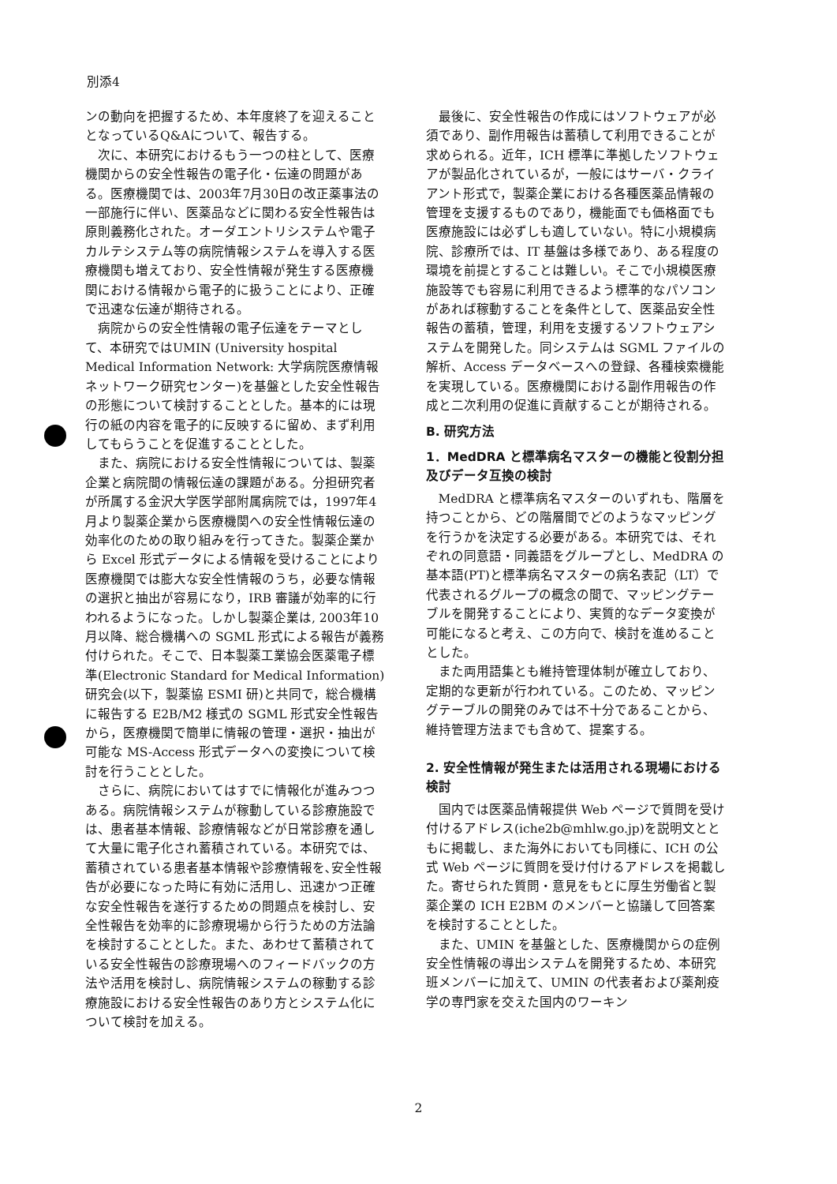別添4
ンの動向を把握するため、本年度終了を迎えることとなっているQ&Aについて、報告する。
次に、本研究におけるもう一つの柱として、医療機関からの安全性報告の電子化・伝達の問題がある。医療機関では、2003年7月30日の改正薬事法の一部施行に伴い、医薬品などに関わる安全性報告は原則義務化された。オーダエントリシステムや電子カルテシステム等の病院情報システムを導入する医療機関も増えており、安全性情報が発生する医療機関における情報から電子的に扱うことにより、正確で迅速な伝達が期待される。
病院からの安全性情報の電子伝達をテーマとして、本研究ではUMIN (University hospital Medical Information Network: 大学病院医療情報ネットワーク研究センター)を基盤とした安全性報告の形態について検討することとした。基本的には現行の紙の内容を電子的に反映するに留め、まず利用してもらうことを促進することとした。
また、病院における安全性情報については、製薬企業と病院間の情報伝達の課題がある。分担研究者が所属する金沢大学医学部附属病院では，1997年4月より製薬企業から医療機関への安全性情報伝達の効率化のための取り組みを行ってきた。製薬企業から Excel 形式データによる情報を受けることにより医療機関では膨大な安全性情報のうち，必要な情報の選択と抽出が容易になり，IRB 審議が効率的に行われるようになった。しかし製薬企業は, 2003年10月以降、総合機構への SGML 形式による報告が義務付けられた。そこで、日本製薬工業協会医薬電子標準(Electronic Standard for Medical Information)研究会(以下，製薬協 ESMI 研)と共同で，総合機構に報告する E2B/M2 様式の SGML 形式安全性報告から，医療機関で簡単に情報の管理・選択・抽出が可能な MS-Access 形式データへの変換について検討を行うこととした。
さらに、病院においてはすでに情報化が進みつつある。病院情報システムが稼動している診療施設では、患者基本情報、診療情報などが日常診療を通して大量に電子化され蓄積されている。本研究では、蓄積されている患者基本情報や診療情報を､安全性報告が必要になった時に有効に活用し、迅速かつ正確な安全性報告を遂行するための問題点を検討し、安全性報告を効率的に診療現場から行うための方法論を検討することとした。また、あわせて蓄積されている安全性報告の診療現場へのフィードバックの方法や活用を検討し、病院情報システムの稼動する診療施設における安全性報告のあり方とシステム化について検討を加える。
最後に、安全性報告の作成にはソフトウェアが必須であり、副作用報告は蓄積して利用できることが求められる。近年，ICH 標準に準拠したソフトウェアが製品化されているが，一般にはサーバ・クライアント形式で，製薬企業における各種医薬品情報の管理を支援するものであり，機能面でも価格面でも医療施設には必ずしも適していない。特に小規模病院、診療所では、IT 基盤は多様であり、ある程度の環境を前提とすることは難しい。そこで小規模医療施設等でも容易に利用できるよう標準的なパソコンがあれば稼動することを条件として、医薬品安全性報告の蓄積，管理，利用を支援するソフトウェアシステムを開発した。同システムは SGML ファイルの解析、Access データベースへの登録、各種検索機能を実現している。医療機関における副作用報告の作成と二次利用の促進に貢献することが期待される。
B. 研究方法
1．MedDRA と標準病名マスターの機能と役割分担及びデータ互換の検討
MedDRA と標準病名マスターのいずれも、階層を持つことから、どの階層間でどのようなマッピングを行うかを決定する必要がある。本研究では、それぞれの同意語・同義語をグループとし、MedDRA の基本語(PT)と標準病名マスターの病名表記（LT）で代表されるグループの概念の間で、マッピングテーブルを開発することにより、実質的なデータ変換が可能になると考え、この方向で、検討を進めることとした。
また両用語集とも維持管理体制が確立しており、定期的な更新が行われている。このため、マッピングテーブルの開発のみでは不十分であることから、維持管理方法までも含めて、提案する。
2. 安全性情報が発生または活用される現場における検討
国内では医薬品情報提供 Web ページで質問を受け付けるアドレス(iche2b@mhlw.go.jp)を説明文とともに掲載し、また海外においても同様に、ICH の公式 Web ページに質問を受け付けるアドレスを掲載した。寄せられた質問・意見をもとに厚生労働省と製薬企業の ICH E2BM のメンバーと協議して回答案を検討することとした。
また、UMIN を基盤とした、医療機関からの症例安全性情報の導出システムを開発するため、本研究班メンバーに加えて、UMIN の代表者および薬剤疫学の専門家を交えた国内のワーキン
2